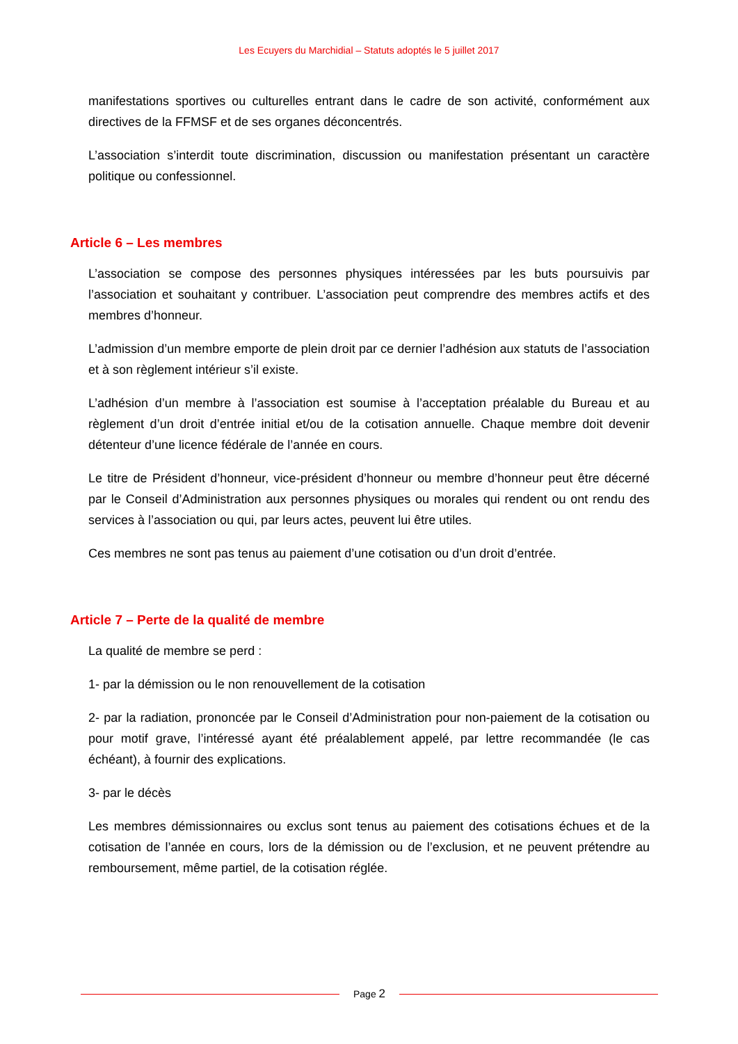Les Ecuyers du Marchidial – Statuts adoptés le 5 juillet 2017
manifestations sportives ou culturelles entrant dans le cadre de son activité, conformément aux directives de la FFMSF et de ses organes déconcentrés.
L’association s’interdit toute discrimination, discussion ou manifestation présentant un caractère politique ou confessionnel.
Article 6 – Les membres
L’association se compose des personnes physiques intéressées par les buts poursuivis par l’association et souhaitant y contribuer. L’association peut comprendre des membres actifs et des membres d’honneur.
L’admission d’un membre emporte de plein droit par ce dernier l’adhésion aux statuts de l’association et à son règlement intérieur s’il existe.
L’adhésion d’un membre à l’association est soumise à l’acceptation préalable du Bureau et au règlement d’un droit d’entrée initial et/ou de la cotisation annuelle. Chaque membre doit devenir détenteur d’une licence fédérale de l’année en cours.
Le titre de Président d’honneur, vice-président d’honneur ou membre d’honneur peut être décerné par le Conseil d’Administration aux personnes physiques ou morales qui rendent ou ont rendu des services à l’association ou qui, par leurs actes, peuvent lui être utiles.
Ces membres ne sont pas tenus au paiement d’une cotisation ou d’un droit d’entrée.
Article 7 – Perte de la qualité de membre
La qualité de membre se perd :
1- par la démission ou le non renouvellement de la cotisation
2- par la radiation, prononcée par le Conseil d’Administration pour non-paiement de la cotisation ou pour motif grave, l’intéressé ayant été préalablement appelé, par lettre recommandée (le cas échéant), à fournir des explications.
3- par le décès
Les membres démissionnaires ou exclus sont tenus au paiement des cotisations échues et de la cotisation de l’année en cours, lors de la démission ou de l’exclusion, et ne peuvent prétendre au remboursement, même partiel, de la cotisation réglée.
Page 2